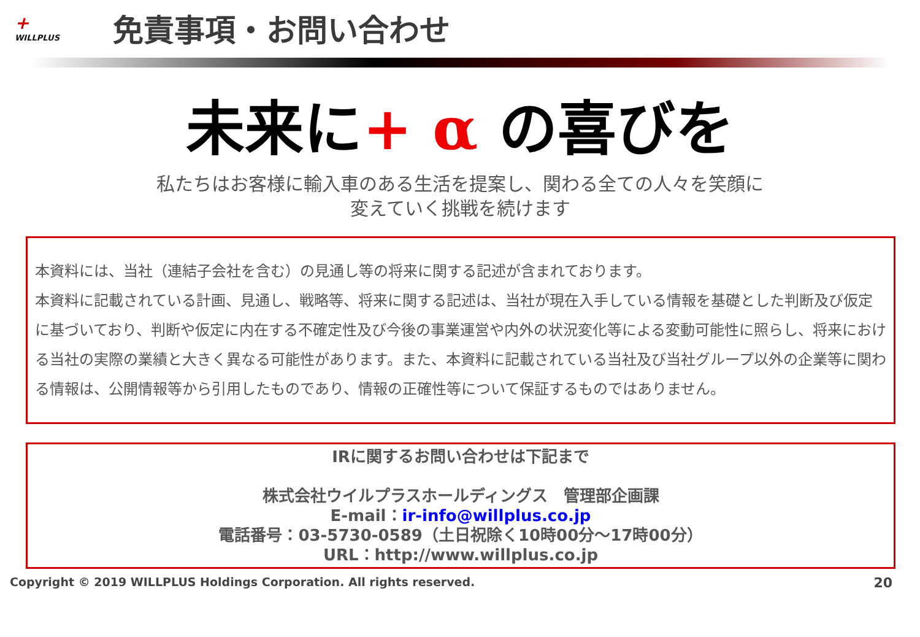+
WILLPLUS
免責事項・お問い合わせ
未来に+ α の喜びを
私たちはお客様に輸入車のある生活を提案し、関わる全ての人々を笑顔に
変えていく挑戦を続けます
本資料には、当社（連結子会社を含む）の見通し等の将来に関する記述が含まれております。
本資料に記載されている計画、見通し、戦略等、将来に関する記述は、当社が現在入手している情報を基礎とした判断及び仮定に基づいており、判断や仮定に内在する不確定性及び今後の事業運営や内外の状況変化等による変動可能性に照らし、将来における当社の実際の業績と大きく異なる可能性があります。また、本資料に記載されている当社及び当社グループ以外の企業等に関わる情報は、公開情報等から引用したものであり、情報の正確性等について保証するものではありません。
IRに関するお問い合わせは下記まで
株式会社ウイルプラスホールディングス　管理部企画課
E-mail：ir-info@willplus.co.jp
電話番号：03-5730-0589（土日祝除く10時00分～17時00分）
URL：http://www.willplus.co.jp
Copyright © 2019 WILLPLUS Holdings Corporation. All rights reserved. 20